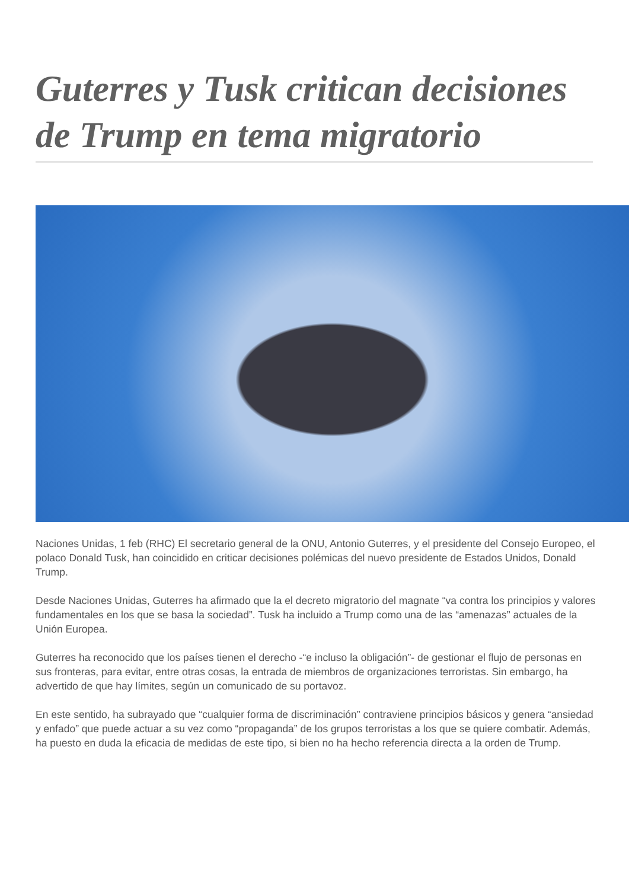Guterres y Tusk critican decisiones de Trump en tema migratorio
Naciones Unidas, 1 feb (RHC) El secretario general de la ONU, Antonio Guterres, y el presidente del Consejo Europeo, el polaco Donald Tusk, han coincidido en criticar decisiones polémicas del nuevo presidente de Estados Unidos, Donald Trump.
Desde Naciones Unidas, Guterres ha afirmado que la el decreto migratorio del magnate “va contra los principios y valores fundamentales en los que se basa la sociedad”. Tusk ha incluido a Trump como una de las “amenazas” actuales de la Unión Europea.
Guterres ha reconocido que los países tienen el derecho -“e incluso la obligación”- de gestionar el flujo de personas en sus fronteras, para evitar, entre otras cosas, la entrada de miembros de organizaciones terroristas. Sin embargo, ha advertido de que hay límites, según un comunicado de su portavoz.
En este sentido, ha subrayado que “cualquier forma de discriminación” contraviene principios básicos y genera “ansiedad y enfado” que puede actuar a su vez como “propaganda” de los grupos terroristas a los que se quiere combatir. Además, ha puesto en duda la eficacia de medidas de este tipo, si bien no ha hecho referencia directa a la orden de Trump.